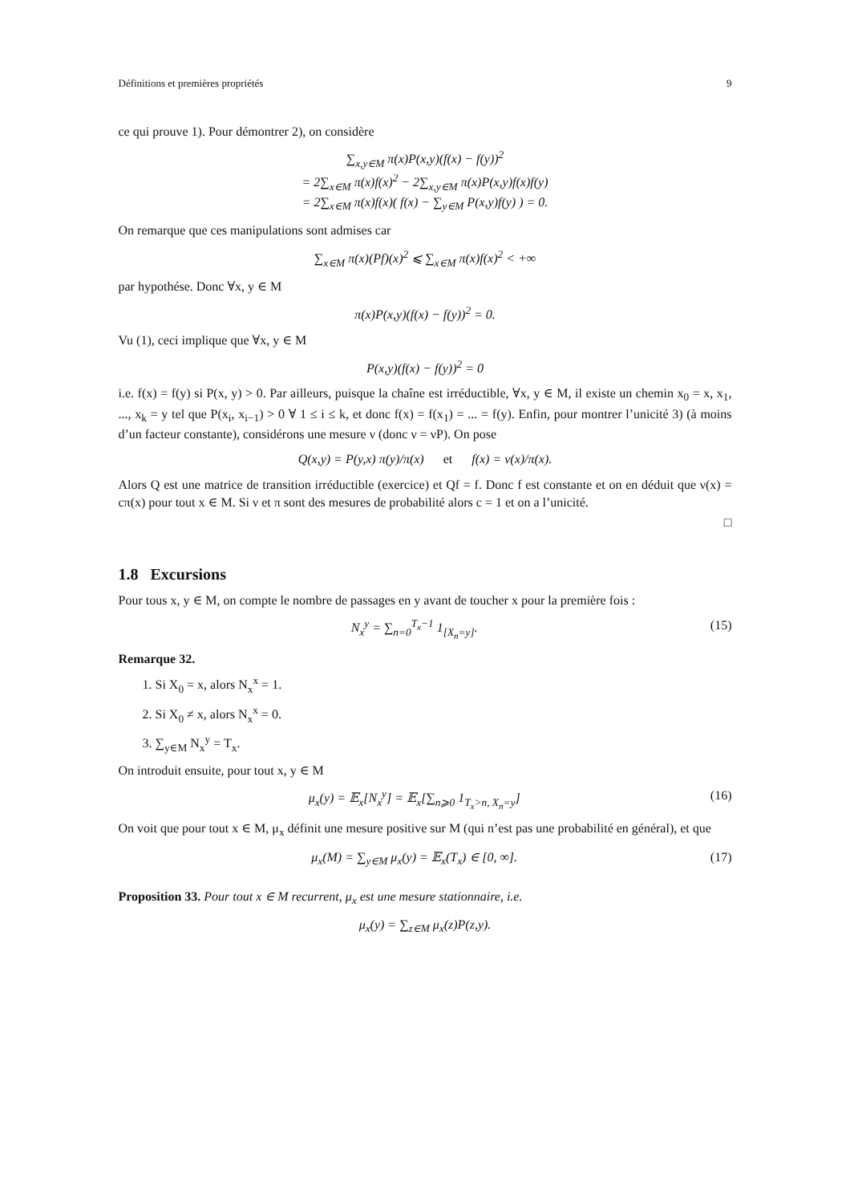Définitions et premières propriétés 9
ce qui prouve 1). Pour démontrer 2), on considère
∑<sub>x,y∈M</sub> π(x)P(x,y)(f(x) − f(y))<sup>2</sup>
= 2∑<sub>x∈M</sub> π(x)f(x)<sup>2</sup> − 2∑<sub>x,y∈M</sub> π(x)P(x,y)f(x)f(y)
= 2∑<sub>x∈M</sub> π(x)f(x)( f(x) − ∑<sub>y∈M</sub> P(x,y)f(y) ) = 0.
On remarque que ces manipulations sont admises car
∑<sub>x∈M</sub> π(x)(Pf)(x)<sup>2</sup> ⩽ ∑<sub>x∈M</sub> π(x)f(x)<sup>2</sup> < +∞
par hypothése. Donc ∀x, y ∈ M
π(x)P(x,y)(f(x) − f(y))<sup>2</sup> = 0.
Vu (1), ceci implique que ∀x, y ∈ M
P(x,y)(f(x) − f(y))<sup>2</sup> = 0
i.e. f(x) = f(y) si P(x, y) > 0. Par ailleurs, puisque la chaîne est irréductible, ∀x, y ∈ M, il existe un chemin x<sub>0</sub> = x, x<sub>1</sub>, ..., x<sub>k</sub> = y tel que P(x<sub>i</sub>, x<sub>i−1</sub>) > 0 ∀ 1 ≤ i ≤ k, et donc f(x) = f(x<sub>1</sub>) = ... = f(y). Enfin, pour montrer l’unicité 3) (à moins d’un facteur constante), considérons une mesure ν (donc ν = νP). On pose
Q(x,y) = P(y,x) π(y)/π(x) et f(x) = ν(x)/π(x).
Alors Q est une matrice de transition irréductible (exercice) et Qf = f. Donc f est constante et on en déduit que ν(x) = cπ(x) pour tout x ∈ M. Si ν et π sont des mesures de probabilité alors c = 1 et on a l’unicité.
□
1.8 Excursions
Pour tous x, y ∈ M, on compte le nombre de passages en y avant de toucher x pour la première fois :
N<sub>x</sub><sup>y</sup> = ∑<sub>n=0</sub><sup>T<sub>x</sub>−1</sup> 1<sub>[X<sub>n</sub>=y]</sub>. (15)
Remarque 32.
1. Si X<sub>0</sub> = x, alors N<sub>x</sub><sup>x</sup> = 1.
2. Si X<sub>0</sub> ≠ x, alors N<sub>x</sub><sup>x</sup> = 0.
3. ∑<sub>y∈M</sub> N<sub>x</sub><sup>y</sup> = T<sub>x</sub>.
On introduit ensuite, pour tout x, y ∈ M
μ<sub>x</sub>(y) = 𝔼<sub>x</sub>[N<sub>x</sub><sup>y</sup>] = 𝔼<sub>x</sub>[∑<sub>n⩾0</sub> 1<sub>T<sub>x</sub>>n, X<sub>n</sub>=y</sub>] (16)
On voit que pour tout x ∈ M, μ<sub>x</sub> définit une mesure positive sur M (qui n’est pas une probabilité en général), et que
μ<sub>x</sub>(M) = ∑<sub>y∈M</sub> μ<sub>x</sub>(y) = 𝔼<sub>x</sub>(T<sub>x</sub>) ∈ [0, ∞]. (17)
Proposition 33. Pour tout x ∈ M recurrent, μ<sub>x</sub> est une mesure stationnaire, i.e.
μ<sub>x</sub>(y) = ∑<sub>z∈M</sub> μ<sub>x</sub>(z)P(z,y).